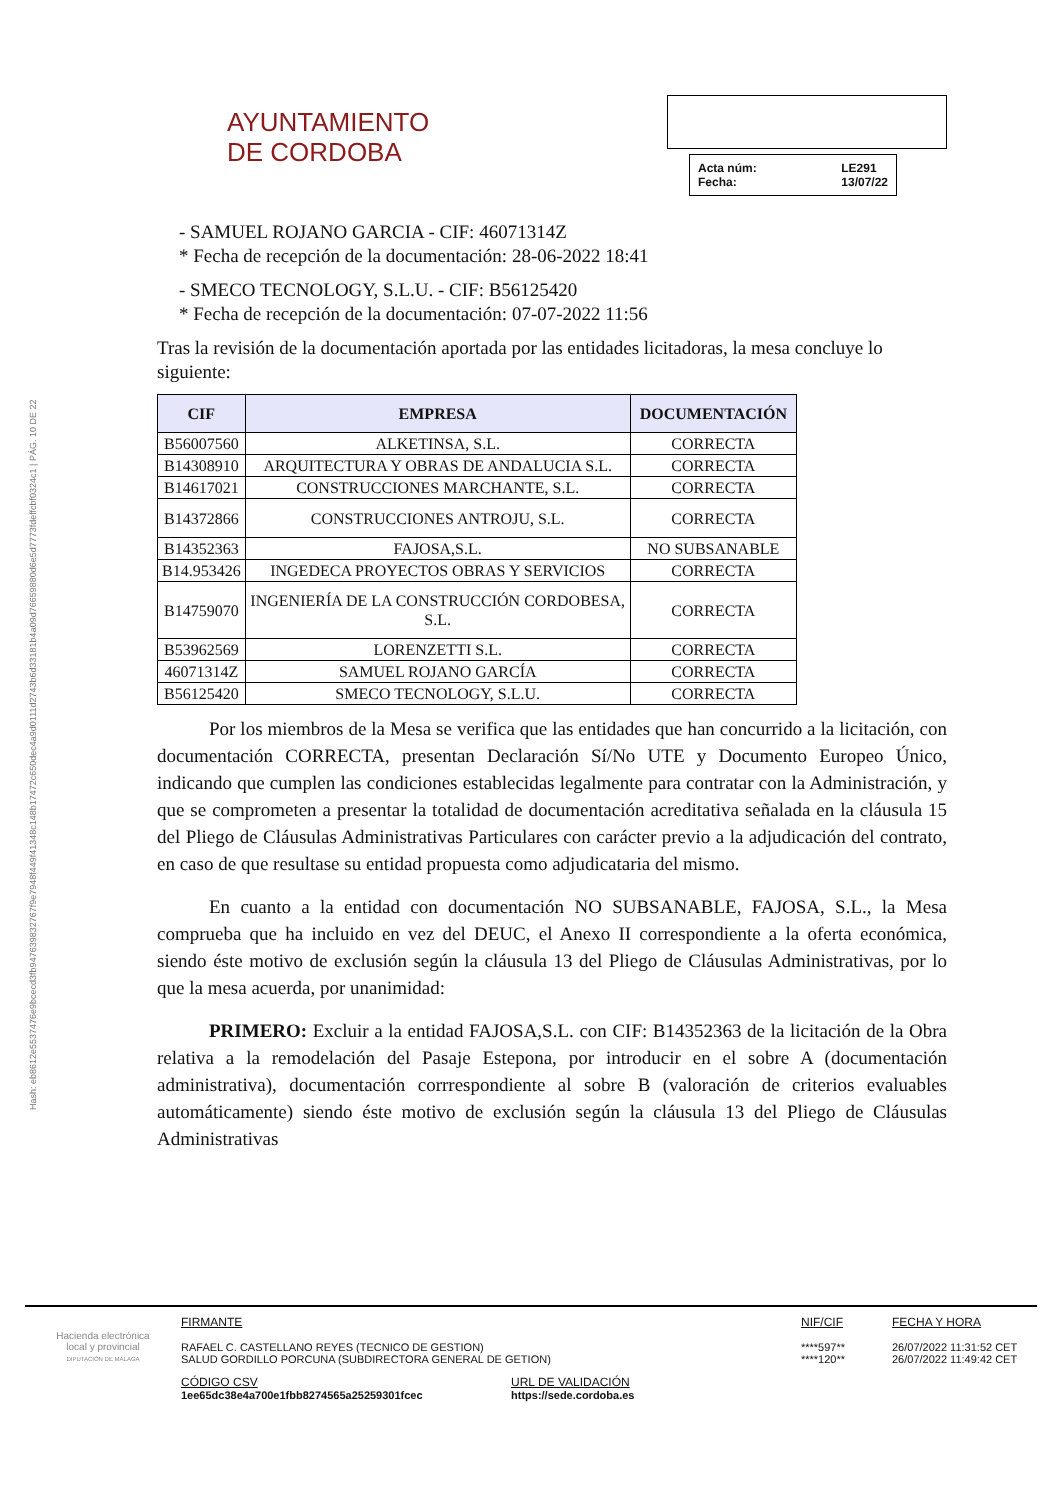Hash: eb8612e5537476e9bcecd3fb947639832767f9e7948f449f41348c148b17472c650dec4a9d0111d2743b6d33181b4a09d76659880d6e5d7773fdeffcbf0324c1 | PÁG. 10 DE 22
AYUNTAMIENTO
DE CORDOBA
Acta núm: LE291 Fecha: 13/07/22
- SAMUEL ROJANO GARCIA - CIF: 46071314Z
* Fecha de recepción de la documentación: 28-06-2022 18:41
- SMECO TECNOLOGY, S.L.U. - CIF: B56125420
* Fecha de recepción de la documentación: 07-07-2022 11:56
Tras la revisión de la documentación aportada por las entidades licitadoras, la mesa concluye lo siguiente:
| CIF | EMPRESA | DOCUMENTACIÓN |
| --- | --- | --- |
| B56007560 | ALKETINSA, S.L. | CORRECTA |
| B14308910 | ARQUITECTURA Y OBRAS DE ANDALUCIA S.L. | CORRECTA |
| B14617021 | CONSTRUCCIONES MARCHANTE, S.L. | CORRECTA |
| B14372866 | CONSTRUCCIONES ANTROJU, S.L. | CORRECTA |
| B14352363 | FAJOSA,S.L. | NO SUBSANABLE |
| B14.953426 | INGEDECA PROYECTOS OBRAS Y SERVICIOS | CORRECTA |
| B14759070 | INGENIERÍA DE LA CONSTRUCCIÓN CORDOBESA, S.L. | CORRECTA |
| B53962569 | LORENZETTI S.L. | CORRECTA |
| 46071314Z | SAMUEL ROJANO GARCÍA | CORRECTA |
| B56125420 | SMECO TECNOLOGY, S.L.U. | CORRECTA |
Por los miembros de la Mesa se verifica que las entidades que han concurrido a la licitación, con documentación CORRECTA, presentan Declaración Sí/No UTE y Documento Europeo Único, indicando que cumplen las condiciones establecidas legalmente para contratar con la Administración, y que se comprometen a presentar la totalidad de documentación acreditativa señalada en la cláusula 15 del Pliego de Cláusulas Administrativas Particulares con carácter previo a la adjudicación del contrato, en caso de que resultase su entidad propuesta como adjudicataria del mismo.
En cuanto a la entidad con documentación NO SUBSANABLE, FAJOSA, S.L., la Mesa comprueba que ha incluido en vez del DEUC, el Anexo II correspondiente a la oferta económica, siendo éste motivo de exclusión según la cláusula 13 del Pliego de Cláusulas Administrativas, por lo que la mesa acuerda, por unanimidad:
PRIMERO: Excluir a la entidad FAJOSA,S.L. con CIF: B14352363 de la licitación de la Obra relativa a la remodelación del Pasaje Estepona, por introducir en el sobre A (documentación administrativa), documentación corrrespondiente al sobre B (valoración de criterios evaluables automáticamente) siendo éste motivo de exclusión según la cláusula 13 del Pliego de Cláusulas Administrativas
Hacienda electrónica
local y provincial
DIPUTACIÓN DE MÁLAGA
FIRMANTE
RAFAEL C. CASTELLANO REYES (TECNICO DE GESTION)
SALUD GORDILLO PORCUNA (SUBDIRECTORA GENERAL DE GETION)
NIF/CIF
****597**
****120**
FECHA Y HORA
26/07/2022 11:31:52 CET
26/07/2022 11:49:42 CET
CÓDIGO CSV
1ee65dc38e4a700e1fbb8274565a25259301fcec
URL DE VALIDACIÓN
https://sede.cordoba.es